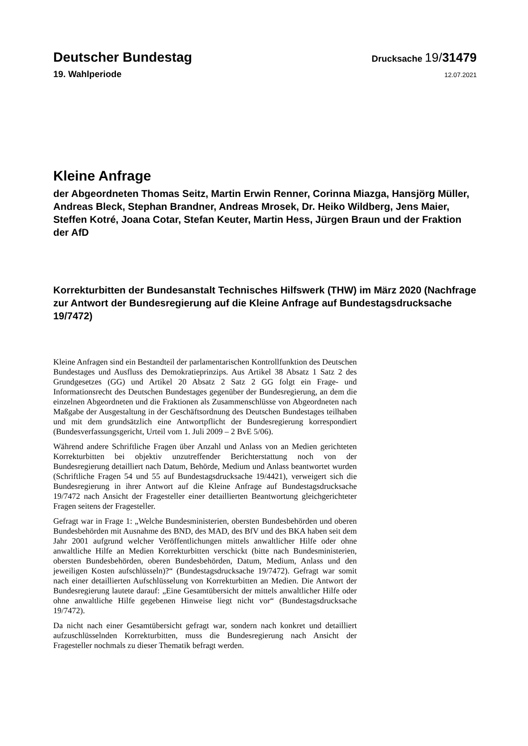Deutscher Bundestag
Drucksache 19/31479
19. Wahlperiode
12.07.2021
Kleine Anfrage
der Abgeordneten Thomas Seitz, Martin Erwin Renner, Corinna Miazga, Hansjörg Müller, Andreas Bleck, Stephan Brandner, Andreas Mrosek, Dr. Heiko Wildberg, Jens Maier, Steffen Kotré, Joana Cotar, Stefan Keuter, Martin Hess, Jürgen Braun und der Fraktion der AfD
Korrekturbitten der Bundesanstalt Technisches Hilfswerk (THW) im März 2020 (Nachfrage zur Antwort der Bundesregierung auf die Kleine Anfrage auf Bundestagsdrucksache 19/7472)
Kleine Anfragen sind ein Bestandteil der parlamentarischen Kontrollfunktion des Deutschen Bundestages und Ausfluss des Demokratieprinzips. Aus Artikel 38 Absatz 1 Satz 2 des Grundgesetzes (GG) und Artikel 20 Absatz 2 Satz 2 GG folgt ein Frage- und Informationsrecht des Deutschen Bundestages gegenüber der Bundesregierung, an dem die einzelnen Abgeordneten und die Fraktionen als Zusammenschlüsse von Abgeordneten nach Maßgabe der Ausgestaltung in der Geschäftsordnung des Deutschen Bundestages teilhaben und mit dem grundsätzlich eine Antwortpflicht der Bundesregierung korrespondiert (Bundesverfassungsgericht, Urteil vom 1. Juli 2009 – 2 BvE 5/06).
Während andere Schriftliche Fragen über Anzahl und Anlass von an Medien gerichteten Korrekturbitten bei objektiv unzutreffender Berichterstattung noch von der Bundesregierung detailliert nach Datum, Behörde, Medium und Anlass beantwortet wurden (Schriftliche Fragen 54 und 55 auf Bundestagsdrucksache 19/4421), verweigert sich die Bundesregierung in ihrer Antwort auf die Kleine Anfrage auf Bundestagsdrucksache 19/7472 nach Ansicht der Fragesteller einer detaillierten Beantwortung gleichgerichteter Fragen seitens der Fragesteller.
Gefragt war in Frage 1: „Welche Bundesministerien, obersten Bundesbehörden und oberen Bundesbehörden mit Ausnahme des BND, des MAD, des BfV und des BKA haben seit dem Jahr 2001 aufgrund welcher Veröffentlichungen mittels anwaltlicher Hilfe oder ohne anwaltliche Hilfe an Medien Korrekturbitten verschickt (bitte nach Bundesministerien, obersten Bundesbehörden, oberen Bundesbehörden, Datum, Medium, Anlass und den jeweiligen Kosten aufschlüsseln)?“ (Bundestagsdrucksache 19/7472). Gefragt war somit nach einer detaillierten Aufschlüsselung von Korrekturbitten an Medien. Die Antwort der Bundesregierung lautete darauf: „Eine Gesamtübersicht der mittels anwaltlicher Hilfe oder ohne anwaltliche Hilfe gegebenen Hinweise liegt nicht vor“ (Bundestagsdrucksache 19/7472).
Da nicht nach einer Gesamtübersicht gefragt war, sondern nach konkret und detailliert aufzuschlüsselnden Korrekturbitten, muss die Bundesregierung nach Ansicht der Fragesteller nochmals zu dieser Thematik befragt werden.